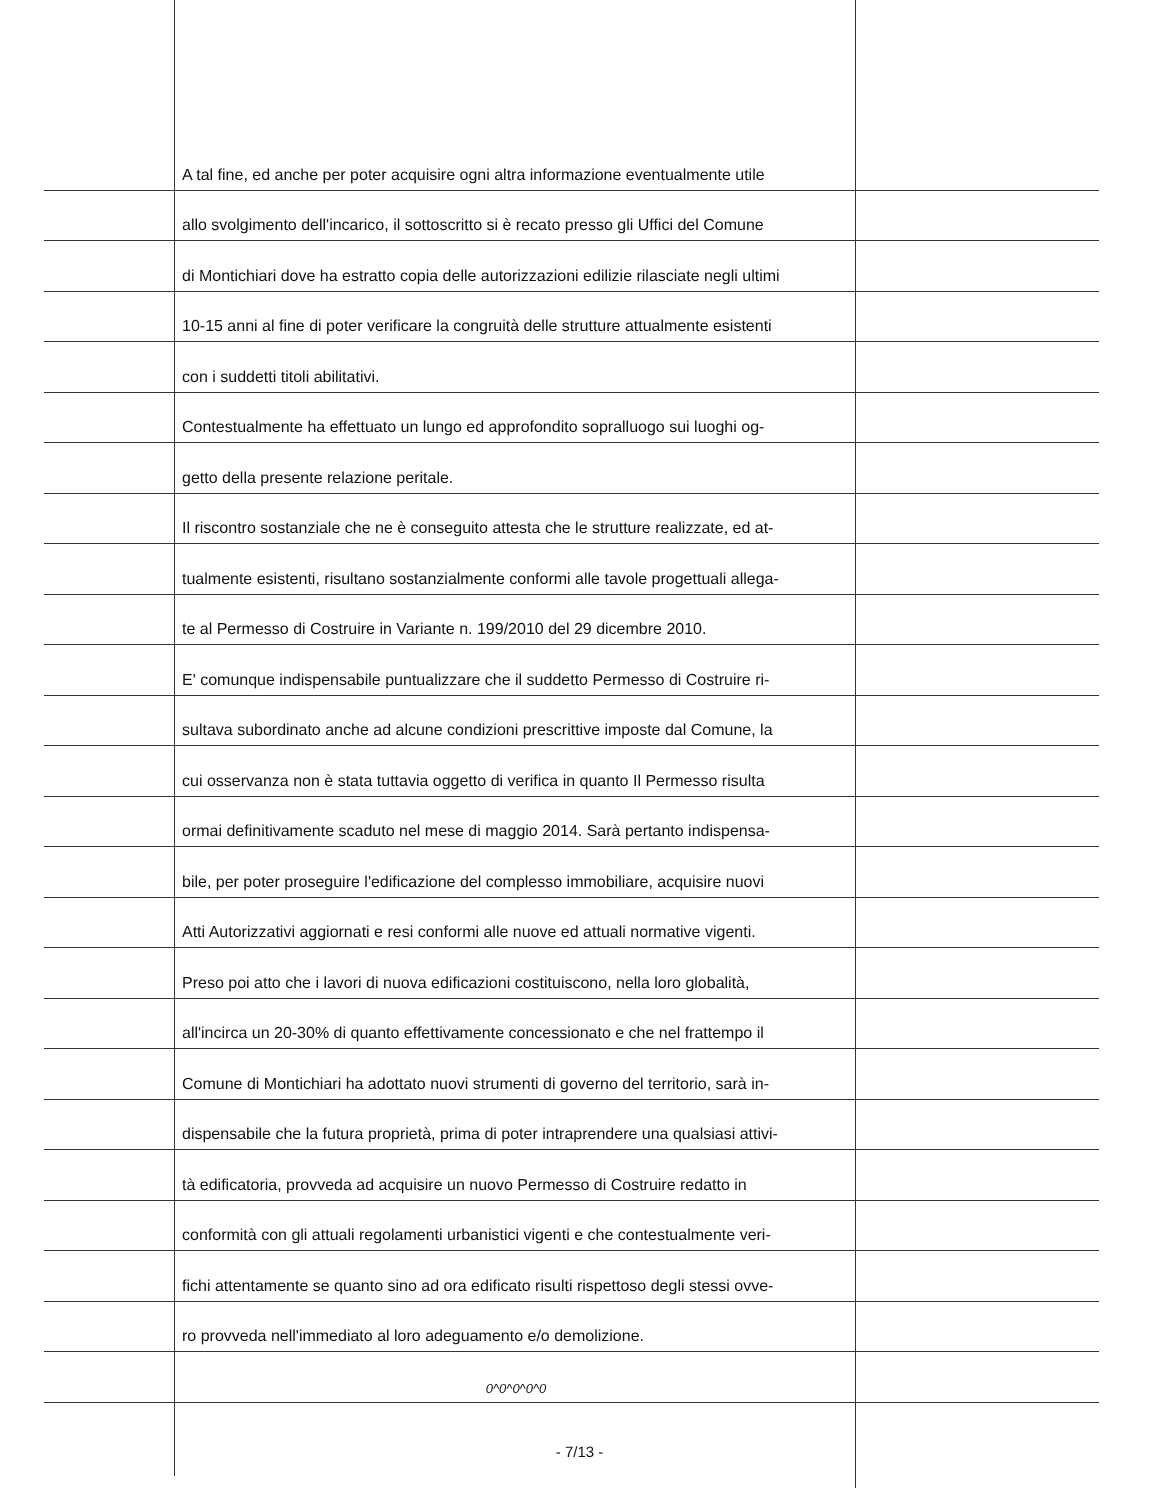A tal fine, ed anche per poter acquisire ogni altra informazione eventualmente utile
allo svolgimento dell'incarico, il sottoscritto si è recato presso gli Uffici del Comune
di Montichiari dove ha estratto copia delle autorizzazioni edilizie rilasciate negli ultimi
10-15 anni al fine di poter verificare la congruità delle strutture attualmente esistenti
con i suddetti titoli abilitativi.
Contestualmente ha effettuato un lungo ed approfondito sopralluogo sui luoghi og-
getto della presente relazione peritale.
Il riscontro sostanziale che ne è conseguito attesta che le strutture realizzate, ed at-
tualmente esistenti, risultano sostanzialmente conformi alle tavole progettuali allega-
te al Permesso di Costruire in Variante n. 199/2010 del 29 dicembre 2010.
E' comunque indispensabile puntualizzare che il suddetto Permesso di Costruire ri-
sultava subordinato anche ad alcune condizioni prescrittive imposte dal Comune, la
cui osservanza non è stata tuttavia oggetto di verifica in quanto Il Permesso risulta
ormai definitivamente scaduto nel mese di maggio 2014. Sarà pertanto indispensa-
bile, per poter proseguire l'edificazione del complesso immobiliare, acquisire nuovi
Atti Autorizzativi aggiornati e resi conformi alle nuove ed attuali normative vigenti.
Preso poi atto che i lavori di nuova edificazioni costituiscono, nella loro globalità,
all'incirca un 20-30% di quanto effettivamente concessionato e che nel frattempo il
Comune di Montichiari ha adottato nuovi strumenti di governo del territorio, sarà in-
dispensabile che la futura proprietà, prima di poter intraprendere una qualsiasi attivi-
tà edificatoria, provveda ad acquisire un nuovo Permesso di Costruire redatto in
conformità con gli attuali regolamenti urbanistici vigenti e che contestualmente veri-
fichi attentamente se quanto sino ad ora edificato risulti rispettoso degli stessi ovve-
ro provveda nell'immediato al loro adeguamento e/o demolizione.
0^0^0^0^0
- 7/13 -